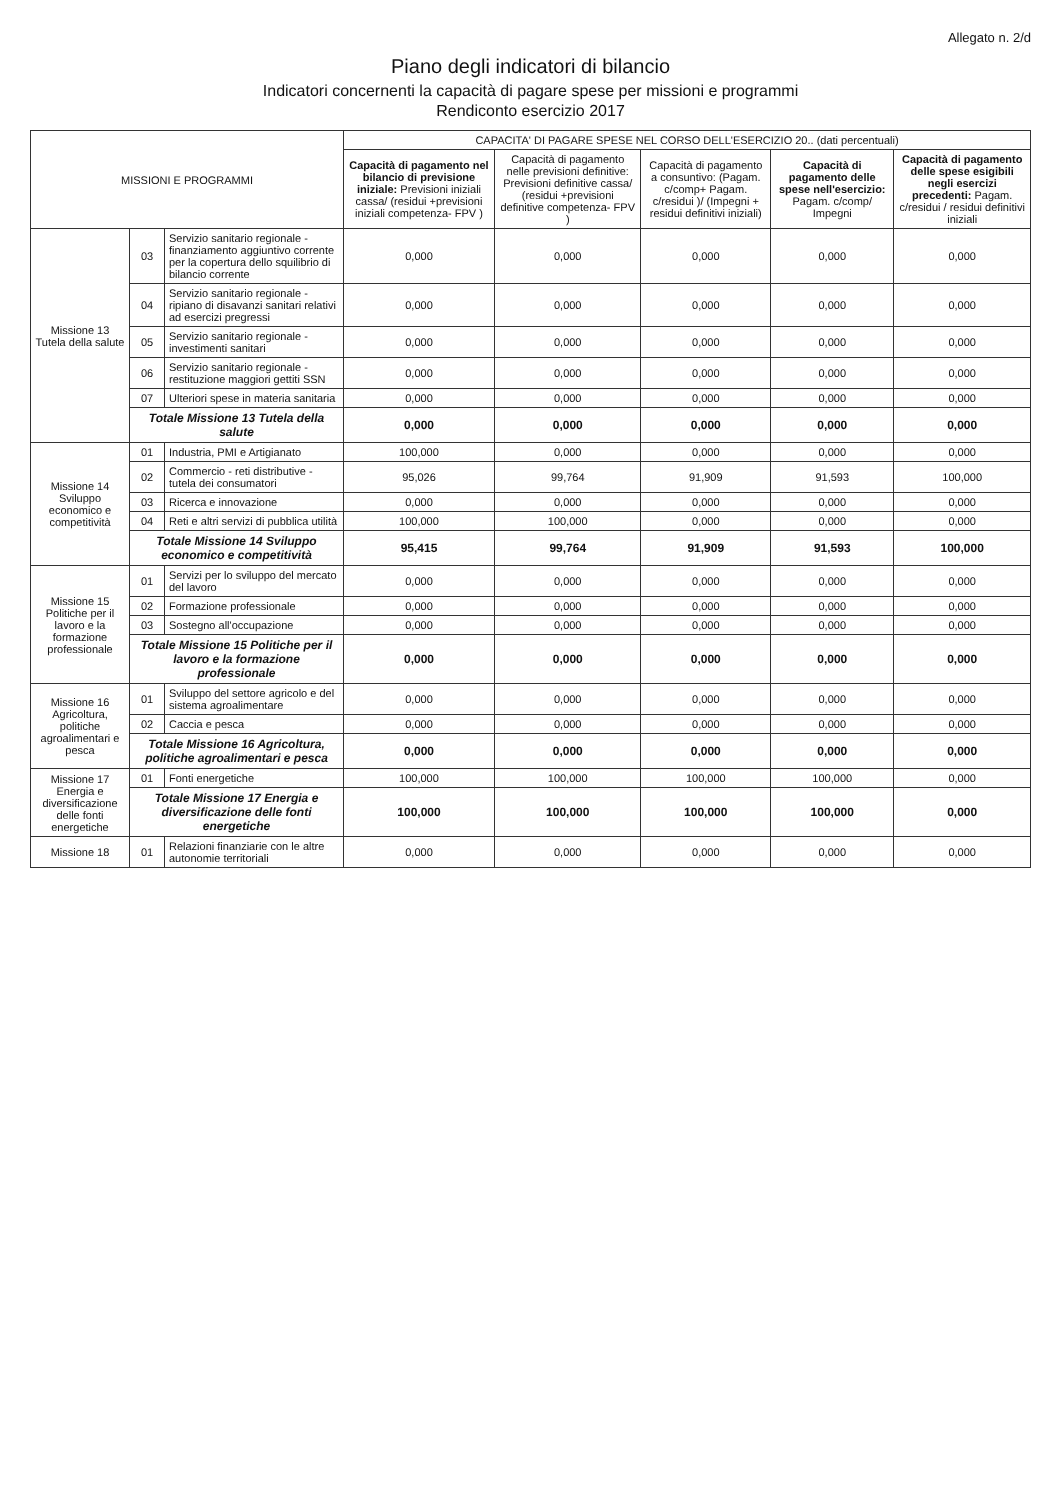Allegato n. 2/d
Piano degli indicatori di bilancio
Indicatori concernenti la capacità di pagare spese per missioni e programmi
Rendiconto esercizio 2017
| MISSIONI E PROGRAMMI | | | CAPACITA' DI PAGARE SPESE NEL CORSO DELL'ESERCIZIO 20.. (dati percentuali) | | | | |
| --- | --- | --- | --- | --- | --- | --- | --- |
| | | | Capacità di pagamento nel bilancio di previsione iniziale: Previsioni iniziali cassa/ (residui +previsioni iniziali competenza- FPV ) | Capacità di pagamento nelle previsioni definitive: Previsioni definitive cassa/ (residui +previsioni definitive competenza- FPV ) | Capacità di pagamento a consuntivo: (Pagam. c/comp+ Pagam. c/residui )/ (Impegni + residui definitivi iniziali) | Capacità di pagamento delle spese nell'esercizio: Pagam. c/comp/ Impegni | Capacità di pagamento delle spese esigibili negli esercizi precedenti: Pagam. c/residui / residui definitivi iniziali |
| Missione 13 Tutela della salute | 03 | Servizio sanitario regionale - finanziamento aggiuntivo corrente per la copertura dello squilibrio di bilancio corrente | 0,000 | 0,000 | 0,000 | 0,000 | 0,000 |
| | 04 | Servizio sanitario regionale - ripiano di disavanzi sanitari relativi ad esercizi pregressi | 0,000 | 0,000 | 0,000 | 0,000 | 0,000 |
| | 05 | Servizio sanitario regionale - investimenti sanitari | 0,000 | 0,000 | 0,000 | 0,000 | 0,000 |
| | 06 | Servizio sanitario regionale - restituzione maggiori gettiti SSN | 0,000 | 0,000 | 0,000 | 0,000 | 0,000 |
| | 07 | Ulteriori spese in materia sanitaria | 0,000 | 0,000 | 0,000 | 0,000 | 0,000 |
| | Totale Missione 13 Tutela della salute | | 0,000 | 0,000 | 0,000 | 0,000 | 0,000 |
| Missione 14 Sviluppo economico e competitività | 01 | Industria, PMI e Artigianato | 100,000 | 0,000 | 0,000 | 0,000 | 0,000 |
| | 02 | Commercio - reti distributive - tutela dei consumatori | 95,026 | 99,764 | 91,909 | 91,593 | 100,000 |
| | 03 | Ricerca e innovazione | 0,000 | 0,000 | 0,000 | 0,000 | 0,000 |
| | 04 | Reti e altri servizi di pubblica utilità | 100,000 | 100,000 | 0,000 | 0,000 | 0,000 |
| | Totale Missione 14 Sviluppo economico e competitività | | 95,415 | 99,764 | 91,909 | 91,593 | 100,000 |
| Missione 15 Politiche per il lavoro e la formazione professionale | 01 | Servizi per lo sviluppo del mercato del lavoro | 0,000 | 0,000 | 0,000 | 0,000 | 0,000 |
| | 02 | Formazione professionale | 0,000 | 0,000 | 0,000 | 0,000 | 0,000 |
| | 03 | Sostegno all'occupazione | 0,000 | 0,000 | 0,000 | 0,000 | 0,000 |
| | Totale Missione 15 Politiche per il lavoro e la formazione professionale | | 0,000 | 0,000 | 0,000 | 0,000 | 0,000 |
| Missione 16 Agricoltura, politiche agroalimentari e pesca | 01 | Sviluppo del settore agricolo e del sistema agroalimentare | 0,000 | 0,000 | 0,000 | 0,000 | 0,000 |
| | 02 | Caccia e pesca | 0,000 | 0,000 | 0,000 | 0,000 | 0,000 |
| | Totale Missione 16 Agricoltura, politiche agroalimentari e pesca | | 0,000 | 0,000 | 0,000 | 0,000 | 0,000 |
| Missione 17 Energia e diversificazione delle fonti energetiche | 01 | Fonti energetiche | 100,000 | 100,000 | 100,000 | 100,000 | 0,000 |
| | Totale Missione 17 Energia e diversificazione delle fonti energetiche | | 100,000 | 100,000 | 100,000 | 100,000 | 0,000 |
| Missione 18 | 01 | Relazioni finanziarie con le altre autonomie territoriali | 0,000 | 0,000 | 0,000 | 0,000 | 0,000 |